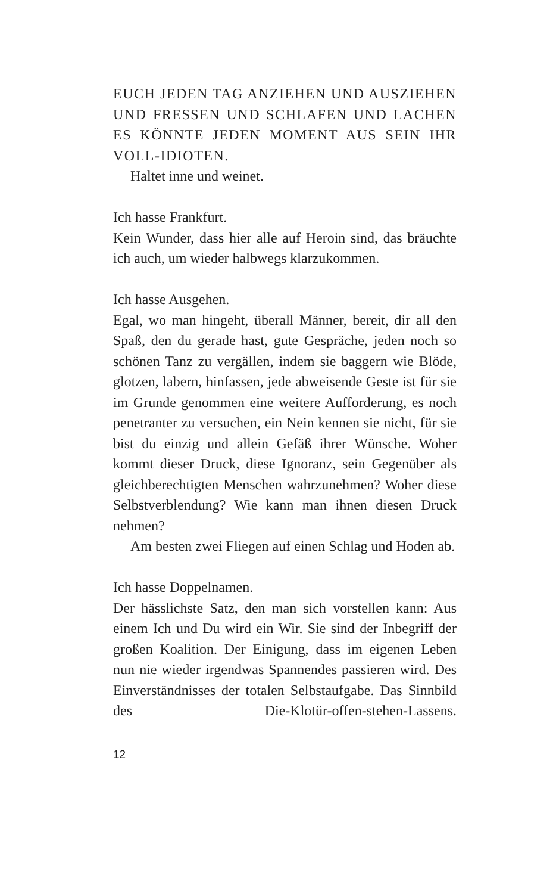EUCH JEDEN TAG ANZIEHEN UND AUSZIEHEN UND FRESSEN UND SCHLAFEN UND LACHEN ES KÖNNTE JEDEN MOMENT AUS SEIN IHR VOLL-IDIOTEN.
Haltet inne und weinet.
Ich hasse Frankfurt.
Kein Wunder, dass hier alle auf Heroin sind, das bräuchte ich auch, um wieder halbwegs klarzukommen.
Ich hasse Ausgehen.
Egal, wo man hingeht, überall Männer, bereit, dir all den Spaß, den du gerade hast, gute Gespräche, jeden noch so schönen Tanz zu vergällen, indem sie baggern wie Blöde, glotzen, labern, hinfassen, jede abweisende Geste ist für sie im Grunde genommen eine weitere Aufforderung, es noch penetranter zu versuchen, ein Nein kennen sie nicht, für sie bist du einzig und allein Gefäß ihrer Wünsche. Woher kommt dieser Druck, diese Ignoranz, sein Gegenüber als gleichberechtigten Menschen wahrzunehmen? Woher diese Selbstverblendung? Wie kann man ihnen diesen Druck nehmen?
Am besten zwei Fliegen auf einen Schlag und Hoden ab.
Ich hasse Doppelnamen.
Der hässlichste Satz, den man sich vorstellen kann: Aus einem Ich und Du wird ein Wir. Sie sind der Inbegriff der großen Koalition. Der Einigung, dass im eigenen Leben nun nie wieder irgendwas Spannendes passieren wird. Des Einverständnisses der totalen Selbstaufgabe. Das Sinnbild des Die-Klotür-offen-stehen-Lassens.
12